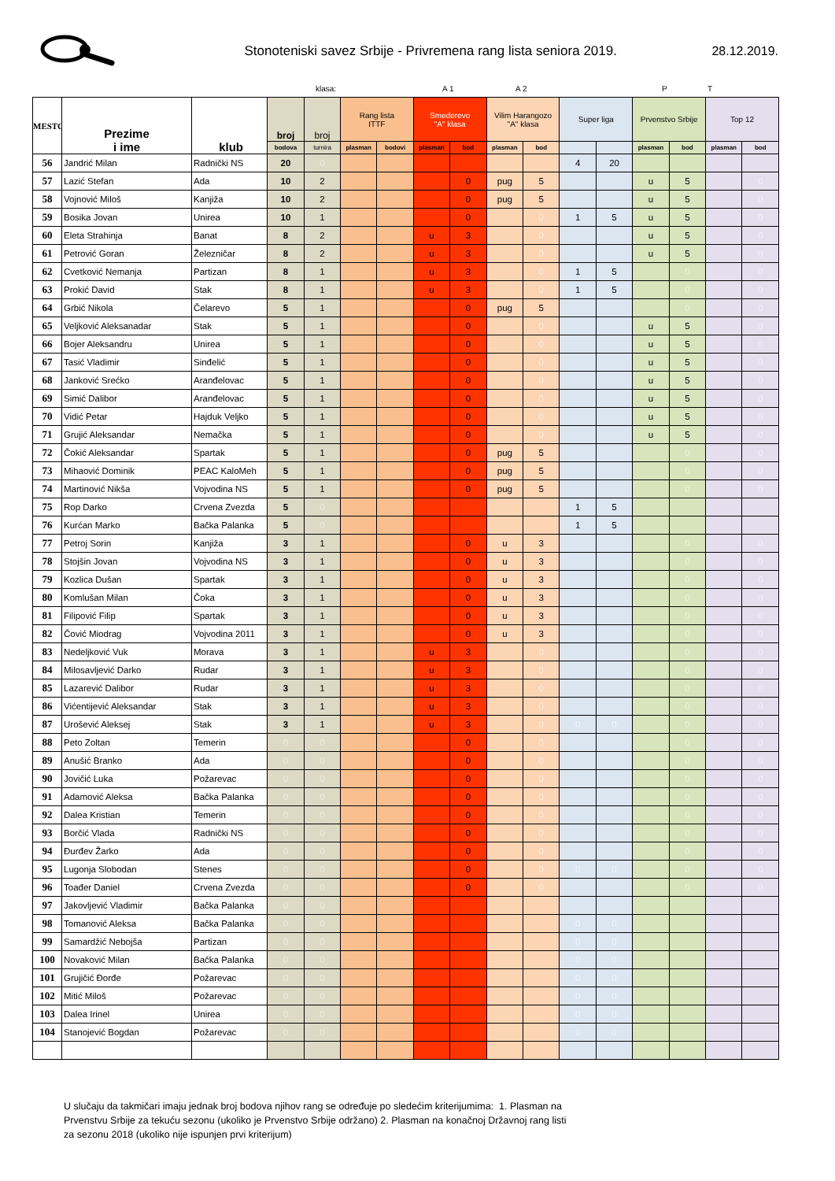Stonoteniski savez Srbije - Privremena rang lista seniora 2019.
28.12.2019.
klasa: A 1 A 2 P T
| MESTO | Prezime i ime | klub | broj | broj | Rang lista ITTF | | Smederevo "A" klasa | | Vilim Harangozo "A" klasa | | Super liga | | Prvenstvo Srbije | | Top 12 | |
| --- | --- | --- | --- | --- | --- | --- | --- | --- | --- | --- | --- | --- | --- | --- | --- | --- |
| | | | bodova | turnira | plasman | bodovi | plasman | bod | plasman | bod | | | plasman | bod | plasman | bod |
| 56 | Jandrić Milan | Radnički NS | 20 | 0 | | | | | | | 4 | 20 | | | | |
| 57 | Lazić Stefan | Ada | 10 | 2 | | | | 0 | pug | 5 | | | u | 5 | | 0 |
| 58 | Vojnović Miloš | Kanjiža | 10 | 2 | | | | 0 | pug | 5 | | | u | 5 | | 0 |
| 59 | Bosika Jovan | Unirea | 10 | 1 | | | | 0 | | 0 | 1 | 5 | u | 5 | | 0 |
| 60 | Eleta Strahinja | Banat | 8 | 2 | | | u | 3 | | 0 | | | u | 5 | | 0 |
| 61 | Petrović Goran | Železničar | 8 | 2 | | | u | 3 | | 0 | | | u | 5 | | 0 |
| 62 | Cvetković Nemanja | Partizan | 8 | 1 | | | u | 3 | | 0 | 1 | 5 | | 0 | | 0 |
| 63 | Prokić David | Stak | 8 | 1 | | | u | 3 | | 0 | 1 | 5 | | 0 | | 0 |
| 64 | Grbić Nikola | Čelarevo | 5 | 1 | | | | 0 | pug | 5 | | | | 0 | | 0 |
| 65 | Veljković Aleksanadar | Stak | 5 | 1 | | | | 0 | | 0 | | | u | 5 | | 0 |
| 66 | Bojer Aleksandru | Unirea | 5 | 1 | | | | 0 | | 0 | | | u | 5 | | 0 |
| 67 | Tasić Vladimir | Sinđelić | 5 | 1 | | | | 0 | | 0 | | | u | 5 | | 0 |
| 68 | Janković Srećko | Aranđelovac | 5 | 1 | | | | 0 | | 0 | | | u | 5 | | 0 |
| 69 | Simić Dalibor | Aranđelovac | 5 | 1 | | | | 0 | | 0 | | | u | 5 | | 0 |
| 70 | Vidić Petar | Hajduk Veljko | 5 | 1 | | | | 0 | | 0 | | | u | 5 | | 0 |
| 71 | Grujić Aleksandar | Nemačka | 5 | 1 | | | | 0 | | 0 | | | u | 5 | | 0 |
| 72 | Čokić Aleksandar | Spartak | 5 | 1 | | | | 0 | pug | 5 | | | | 0 | | 0 |
| 73 | Mihaović Dominik | PEAC KaloMeh | 5 | 1 | | | | 0 | pug | 5 | | | | 0 | | 0 |
| 74 | Martinović Nikša | Vojvodina NS | 5 | 1 | | | | 0 | pug | 5 | | | | 0 | | 0 |
| 75 | Rop Darko | Crvena Zvezda | 5 | 0 | | | | | | | 1 | 5 | | | | |
| 76 | Kurćan Marko | Bačka Palanka | 5 | 0 | | | | | | | 1 | 5 | | | | |
| 77 | Petroj Sorin | Kanjiža | 3 | 1 | | | | 0 | u | 3 | | | | 0 | | 0 |
| 78 | Stojšin Jovan | Vojvodina NS | 3 | 1 | | | | 0 | u | 3 | | | | 0 | | 0 |
| 79 | Kozlica Dušan | Spartak | 3 | 1 | | | | 0 | u | 3 | | | | 0 | | 0 |
| 80 | Komlušan Milan | Čoka | 3 | 1 | | | | 0 | u | 3 | | | | 0 | | 0 |
| 81 | Filipović Filip | Spartak | 3 | 1 | | | | 0 | u | 3 | | | | 0 | | 0 |
| 82 | Čović Miodrag | Vojvodina 2011 | 3 | 1 | | | | 0 | u | 3 | | | | 0 | | 0 |
| 83 | Nedeljković Vuk | Morava | 3 | 1 | | | u | 3 | | 0 | | | | 0 | | 0 |
| 84 | Milosavljević Darko | Rudar | 3 | 1 | | | u | 3 | | 0 | | | | 0 | | 0 |
| 85 | Lazarević Dalibor | Rudar | 3 | 1 | | | u | 3 | | 0 | | | | 0 | | 0 |
| 86 | Vićentijević Aleksandar | Stak | 3 | 1 | | | u | 3 | | 0 | | | | 0 | | 0 |
| 87 | Urošević Aleksej | Stak | 3 | 1 | | | u | 3 | | 0 | 0 | 0 | | 0 | | 0 |
| 88 | Peto Zoltan | Temerin | 0 | 0 | | | | 0 | | 0 | | | | 0 | | 0 |
| 89 | Anušić Branko | Ada | 0 | 0 | | | | 0 | | 0 | | | | 0 | | 0 |
| 90 | Jovičić Luka | Požarevac | 0 | 0 | | | | 0 | | 0 | | | | 0 | | 0 |
| 91 | Adamović Aleksa | Bačka Palanka | 0 | 0 | | | | 0 | | 0 | | | | 0 | | 0 |
| 92 | Dalea Kristian | Temerin | 0 | 0 | | | | 0 | | 0 | | | | 0 | | 0 |
| 93 | Borčić Vlada | Radnički NS | 0 | 0 | | | | 0 | | 0 | | | | 0 | | 0 |
| 94 | Đurđev Žarko | Ada | 0 | 0 | | | | 0 | | 0 | | | | 0 | | 0 |
| 95 | Lugonja Slobodan | Stenes | 0 | 0 | | | | 0 | | 0 | 0 | 0 | | 0 | | 0 |
| 96 | Toađer Daniel | Crvena Zvezda | 0 | 0 | | | | 0 | | 0 | | | | 0 | | 0 |
| 97 | Jakovljević Vladimir | Bačka Palanka | 0 | 0 | | | | | | | | | | | | |
| 98 | Tomanović Aleksa | Bačka Palanka | 0 | 0 | | | | | | | 0 | 0 | | | | |
| 99 | Samardžić Nebojša | Partizan | 0 | 0 | | | | | | | 0 | 0 | | | | |
| 100 | Novaković Milan | Bačka Palanka | 0 | 0 | | | | | | | 0 | 0 | | | | |
| 101 | Grujičić Đorđe | Požarevac | 0 | 0 | | | | | | | 0 | 0 | | | | |
| 102 | Mitić Miloš | Požarevac | 0 | 0 | | | | | | | 0 | 0 | | | | |
| 103 | Dalea Irinel | Unirea | 0 | 0 | | | | | | | 0 | 0 | | | | |
| 104 | Stanojević Bogdan | Požarevac | 0 | 0 | | | | | | | 0 | 0 | | | | |
U slučaju da takmičari imaju jednak broj bodova njihov rang se određuje po sledećim kriterijumima: 1. Plasman na Prvenstvu Srbije za tekuću sezonu (ukoliko je Prvenstvo Srbije održano) 2. Plasman na konačnoj Državnoj rang listi za sezonu 2018 (ukoliko nije ispunjen prvi kriterijum)